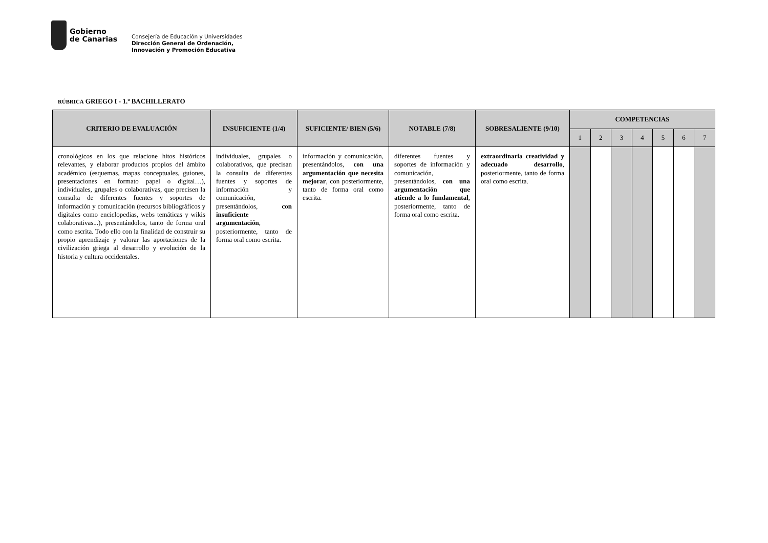Gobierno
de Canarias
Consejería de Educación y Universidades
Dirección General de Ordenación,
Innovación y Promoción Educativa
RÚBRICA GRIEGO I - 1.º BACHILLERATO
| CRITERIO DE EVALUACIÓN | INSUFICIENTE (1/4) | SUFICIENTE/ BIEN (5/6) | NOTABLE (7/8) | SOBRESALIENTE (9/10) | COMPETENCIAS | | | | | | |
| --- | --- | --- | --- | --- | --- | --- | --- | --- | --- | --- | --- |
| | | | | | 1 | 2 | 3 | 4 | 5 | 6 | 7 |
| cronológicos en los que relacione hitos históricos relevantes, y elaborar productos propios del ámbito académico (esquemas, mapas conceptuales, guiones, presentaciones en formato papel o digital…), individuales, grupales o colaborativas, que precisen la consulta de diferentes fuentes y soportes de información y comunicación (recursos bibliográficos y digitales como enciclopedias, webs temáticas y wikis colaborativas...), presentándolos, tanto de forma oral como escrita. Todo ello con la finalidad de construir su propio aprendizaje y valorar las aportaciones de la civilización griega al desarrollo y evolución de la historia y cultura occidentales. | individuales, grupales o colaborativos, que precisan la consulta de diferentes fuentes y soportes de información y comunicación, presentándolos, con insuficiente argumentación , posteriormente, tanto de forma oral como escrita. | información y comunicación, presentándolos, con una argumentación que necesita mejorar , con posteriormente, tanto de forma oral como escrita. | diferentes fuentes y soportes de información y comunicación, presentándolos, con una argumentación que atiende a lo fundamental , posteriormente, tanto de forma oral como escrita. | extraordinaria creatividad y adecuado desarrollo , posteriormente, tanto de forma oral como escrita. | | | | | | | |